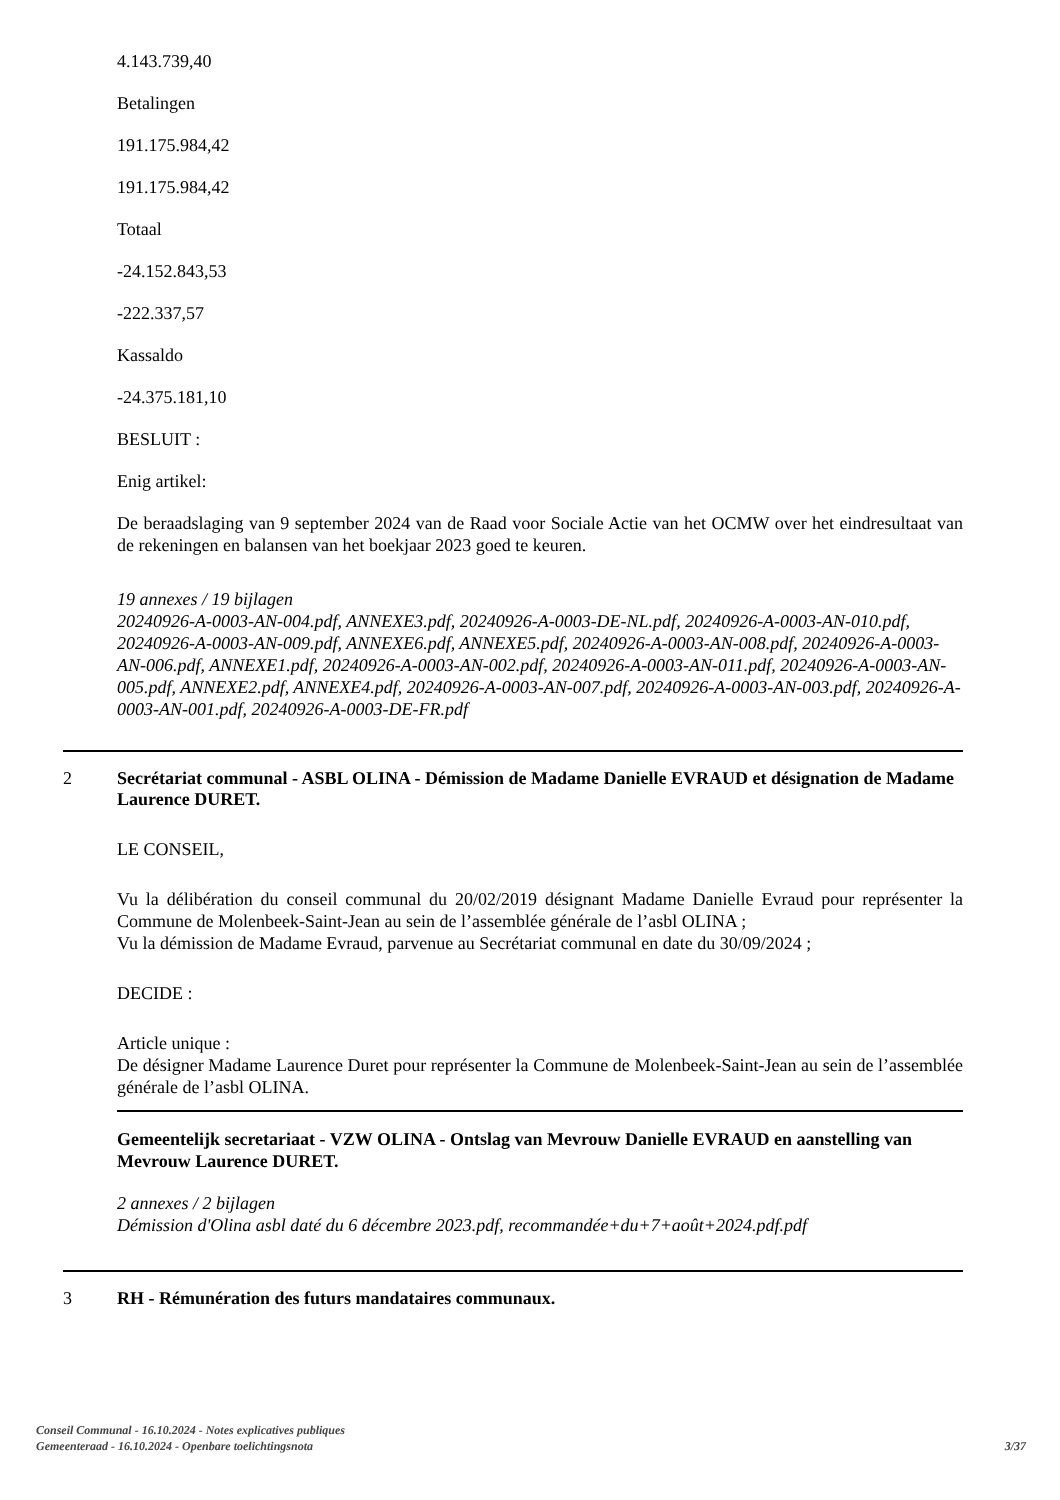4.143.739,40
Betalingen
191.175.984,42
191.175.984,42
Totaal
-24.152.843,53
-222.337,57
Kassaldo
-24.375.181,10
BESLUIT :
Enig artikel:
De beraadslaging van 9 september 2024 van de Raad voor Sociale Actie van het OCMW over het eindresultaat van de rekeningen en balansen van het boekjaar 2023 goed te keuren.
19 annexes / 19 bijlagen
20240926-A-0003-AN-004.pdf, ANNEXE3.pdf, 20240926-A-0003-DE-NL.pdf, 20240926-A-0003-AN-010.pdf, 20240926-A-0003-AN-009.pdf, ANNEXE6.pdf, ANNEXE5.pdf, 20240926-A-0003-AN-008.pdf, 20240926-A-0003-AN-006.pdf, ANNEXE1.pdf, 20240926-A-0003-AN-002.pdf, 20240926-A-0003-AN-011.pdf, 20240926-A-0003-AN-005.pdf, ANNEXE2.pdf, ANNEXE4.pdf, 20240926-A-0003-AN-007.pdf, 20240926-A-0003-AN-003.pdf, 20240926-A-0003-AN-001.pdf, 20240926-A-0003-DE-FR.pdf
2 Secrétariat communal - ASBL OLINA - Démission de Madame Danielle EVRAUD et désignation de Madame Laurence DURET.
LE CONSEIL,
Vu la délibération du conseil communal du 20/02/2019 désignant Madame Danielle Evraud pour représenter la Commune de Molenbeek-Saint-Jean au sein de l’assemblée générale de l’asbl OLINA ;
Vu la démission de Madame Evraud, parvenue au Secrétariat communal en date du 30/09/2024 ;
DECIDE :
Article unique :
De désigner Madame Laurence Duret pour représenter la Commune de Molenbeek-Saint-Jean au sein de l’assemblée générale de l’asbl OLINA.
Gemeentelijk secretariaat - VZW OLINA - Ontslag van Mevrouw Danielle EVRAUD en aanstelling van Mevrouw Laurence DURET.
2 annexes / 2 bijlagen
Démission d'Olina asbl daté du 6 décembre 2023.pdf, recommandée+du+7+août+2024.pdf.pdf
3 RH - Rémunération des futurs mandataires communaux.
Conseil Communal - 16.10.2024 - Notes explicatives publiques
Gemeenteraad - 16.10.2024 - Openbare toelichtingsnota
3/37